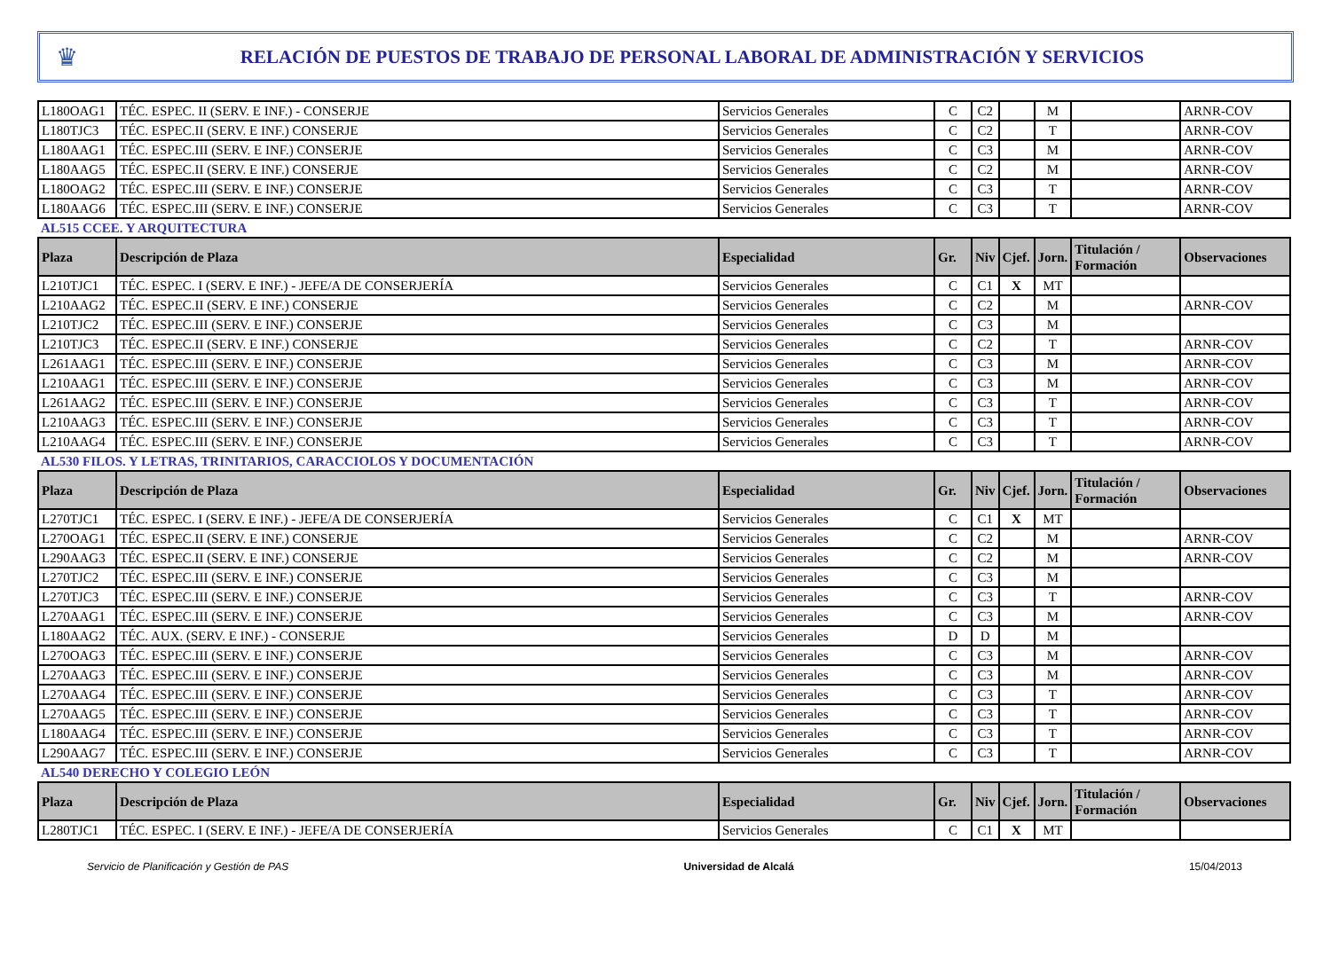♛
RELACIÓN DE PUESTOS DE TRABAJO DE PERSONAL LABORAL DE ADMINISTRACIÓN Y SERVICIOS
| L180OAG1 | TÉC. ESPEC. II (SERV. E INF.) - CONSERJE | Servicios Generales | C | C2 | | M | | ARNR-COV |
| L180TJC3 | TÉC. ESPEC.II (SERV. E INF.) CONSERJE | Servicios Generales | C | C2 | | T | | ARNR-COV |
| L180AAG1 | TÉC. ESPEC.III (SERV. E INF.) CONSERJE | Servicios Generales | C | C3 | | M | | ARNR-COV |
| L180AAG5 | TÉC. ESPEC.II (SERV. E INF.) CONSERJE | Servicios Generales | C | C2 | | M | | ARNR-COV |
| L180OAG2 | TÉC. ESPEC.III (SERV. E INF.) CONSERJE | Servicios Generales | C | C3 | | T | | ARNR-COV |
| L180AAG6 | TÉC. ESPEC.III (SERV. E INF.) CONSERJE | Servicios Generales | C | C3 | | T | | ARNR-COV |
| AL515 CCEE. Y ARQUITECTURA | | | | | | | | |
| Plaza | Descripción de Plaza | Especialidad | Gr. | Niv | Cjef. | Jorn. | Titulación / Formación | Observaciones |
| L210TJC1 | TÉC. ESPEC. I (SERV. E INF.) - JEFE/A DE CONSERJERÍA | Servicios Generales | C | C1 | X | MT | | |
| L210AAG2 | TÉC. ESPEC.II (SERV. E INF.) CONSERJE | Servicios Generales | C | C2 | | M | | ARNR-COV |
| L210TJC2 | TÉC. ESPEC.III (SERV. E INF.) CONSERJE | Servicios Generales | C | C3 | | M | | |
| L210TJC3 | TÉC. ESPEC.II (SERV. E INF.) CONSERJE | Servicios Generales | C | C2 | | T | | ARNR-COV |
| L261AAG1 | TÉC. ESPEC.III (SERV. E INF.) CONSERJE | Servicios Generales | C | C3 | | M | | ARNR-COV |
| L210AAG1 | TÉC. ESPEC.III (SERV. E INF.) CONSERJE | Servicios Generales | C | C3 | | M | | ARNR-COV |
| L261AAG2 | TÉC. ESPEC.III (SERV. E INF.) CONSERJE | Servicios Generales | C | C3 | | T | | ARNR-COV |
| L210AAG3 | TÉC. ESPEC.III (SERV. E INF.) CONSERJE | Servicios Generales | C | C3 | | T | | ARNR-COV |
| L210AAG4 | TÉC. ESPEC.III (SERV. E INF.) CONSERJE | Servicios Generales | C | C3 | | T | | ARNR-COV |
| AL530 FILOS. Y LETRAS, TRINITARIOS, CARACCIOLOS Y DOCUMENTACIÓN | | | | | | | | |
| Plaza | Descripción de Plaza | Especialidad | Gr. | Niv | Cjef. | Jorn. | Titulación / Formación | Observaciones |
| L270TJC1 | TÉC. ESPEC. I (SERV. E INF.) - JEFE/A DE CONSERJERÍA | Servicios Generales | C | C1 | X | MT | | |
| L270OAG1 | TÉC. ESPEC.II (SERV. E INF.) CONSERJE | Servicios Generales | C | C2 | | M | | ARNR-COV |
| L290AAG3 | TÉC. ESPEC.II (SERV. E INF.) CONSERJE | Servicios Generales | C | C2 | | M | | ARNR-COV |
| L270TJC2 | TÉC. ESPEC.III (SERV. E INF.) CONSERJE | Servicios Generales | C | C3 | | M | | |
| L270TJC3 | TÉC. ESPEC.III (SERV. E INF.) CONSERJE | Servicios Generales | C | C3 | | T | | ARNR-COV |
| L270AAG1 | TÉC. ESPEC.III (SERV. E INF.) CONSERJE | Servicios Generales | C | C3 | | M | | ARNR-COV |
| L180AAG2 | TÉC. AUX. (SERV. E INF.) - CONSERJE | Servicios Generales | D | D | | M | | |
| L270OAG3 | TÉC. ESPEC.III (SERV. E INF.) CONSERJE | Servicios Generales | C | C3 | | M | | ARNR-COV |
| L270AAG3 | TÉC. ESPEC.III (SERV. E INF.) CONSERJE | Servicios Generales | C | C3 | | M | | ARNR-COV |
| L270AAG4 | TÉC. ESPEC.III (SERV. E INF.) CONSERJE | Servicios Generales | C | C3 | | T | | ARNR-COV |
| L270AAG5 | TÉC. ESPEC.III (SERV. E INF.) CONSERJE | Servicios Generales | C | C3 | | T | | ARNR-COV |
| L180AAG4 | TÉC. ESPEC.III (SERV. E INF.) CONSERJE | Servicios Generales | C | C3 | | T | | ARNR-COV |
| L290AAG7 | TÉC. ESPEC.III (SERV. E INF.) CONSERJE | Servicios Generales | C | C3 | | T | | ARNR-COV |
| AL540 DERECHO Y COLEGIO LEÓN | | | | | | | | |
| Plaza | Descripción de Plaza | Especialidad | Gr. | Niv | Cjef. | Jorn. | Titulación / Formación | Observaciones |
| L280TJC1 | TÉC. ESPEC. I (SERV. E INF.) - JEFE/A DE CONSERJERÍA | Servicios Generales | C | C1 | X | MT | | |
Servicio de Planificación y Gestión de PAS Universidad de Alcalá 15/04/2013